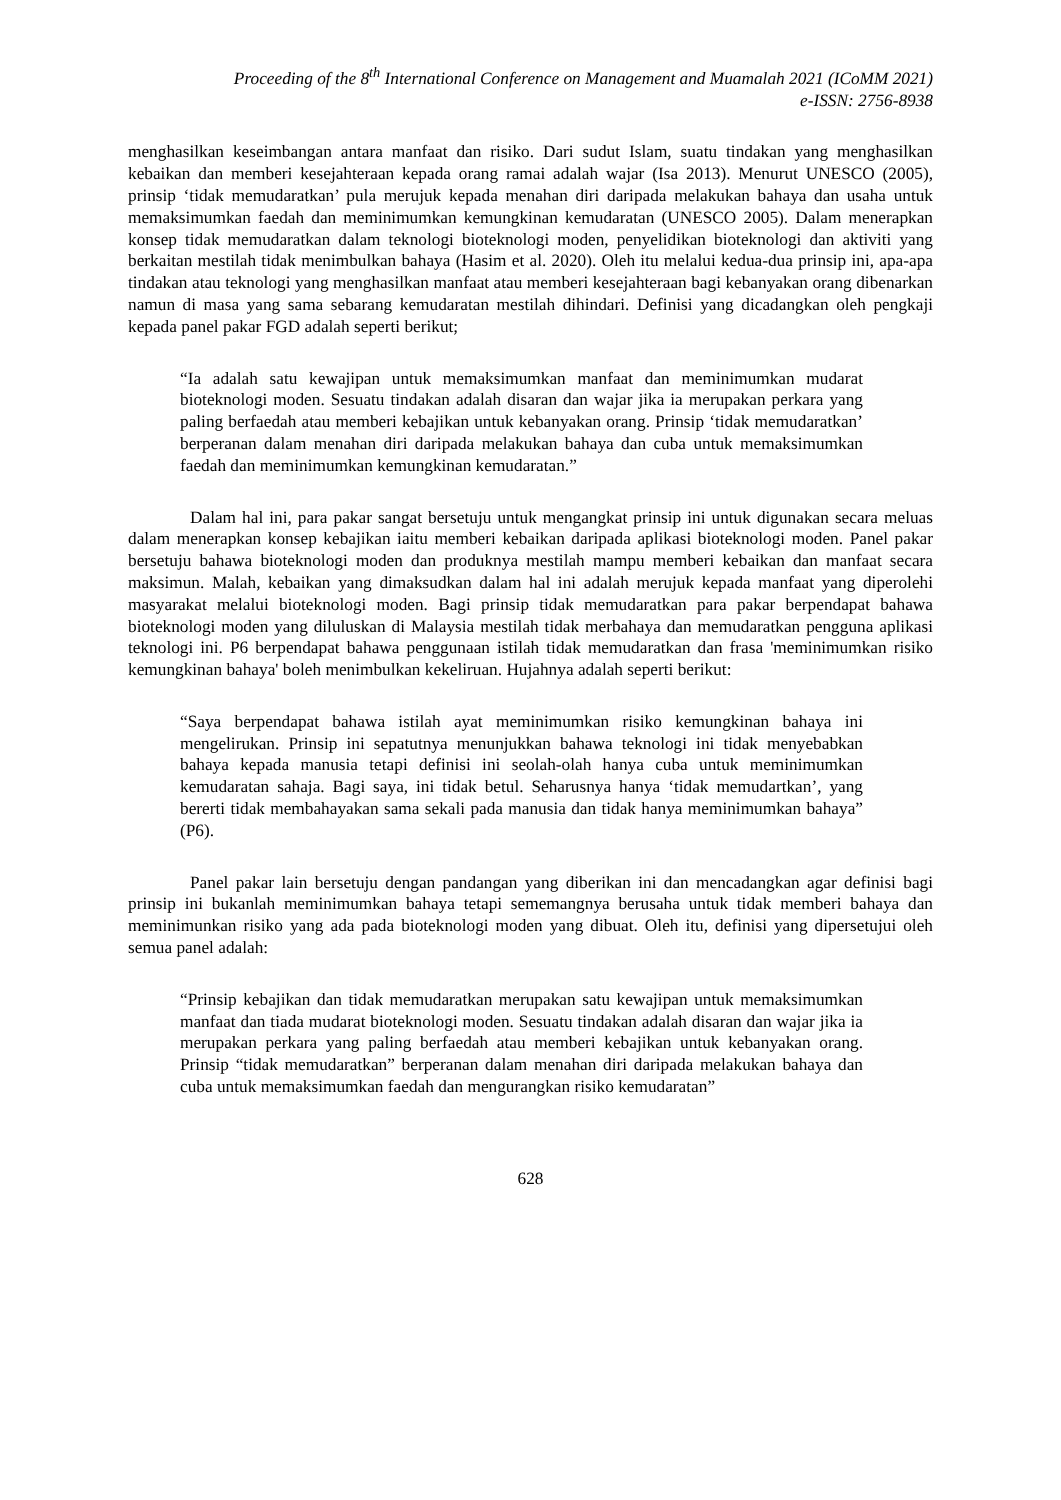Proceeding of the 8<sup>th</sup> International Conference on Management and Muamalah 2021 (ICoMM 2021)
e-ISSN: 2756-8938
menghasilkan keseimbangan antara manfaat dan risiko. Dari sudut Islam, suatu tindakan yang menghasilkan kebaikan dan memberi kesejahteraan kepada orang ramai adalah wajar (Isa 2013). Menurut UNESCO (2005), prinsip ‘tidak memudaratkan’ pula merujuk kepada menahan diri daripada melakukan bahaya dan usaha untuk memaksimumkan faedah dan meminimumkan kemungkinan kemudaratan (UNESCO 2005). Dalam menerapkan konsep tidak memudaratkan dalam teknologi bioteknologi moden, penyelidikan bioteknologi dan aktiviti yang berkaitan mestilah tidak menimbulkan bahaya (Hasim et al. 2020). Oleh itu melalui kedua-dua prinsip ini, apa-apa tindakan atau teknologi yang menghasilkan manfaat atau memberi kesejahteraan bagi kebanyakan orang dibenarkan namun di masa yang sama sebarang kemudaratan mestilah dihindari. Definisi yang dicadangkan oleh pengkaji kepada panel pakar FGD adalah seperti berikut;
“Ia adalah satu kewajipan untuk memaksimumkan manfaat dan meminimumkan mudarat bioteknologi moden. Sesuatu tindakan adalah disaran dan wajar jika ia merupakan perkara yang paling berfaedah atau memberi kebajikan untuk kebanyakan orang. Prinsip ‘tidak memudaratkan’ berperanan dalam menahan diri daripada melakukan bahaya dan cuba untuk memaksimumkan faedah dan meminimumkan kemungkinan kemudaratan.”
Dalam hal ini, para pakar sangat bersetuju untuk mengangkat prinsip ini untuk digunakan secara meluas dalam menerapkan konsep kebajikan iaitu memberi kebaikan daripada aplikasi bioteknologi moden. Panel pakar bersetuju bahawa bioteknologi moden dan produknya mestilah mampu memberi kebaikan dan manfaat secara maksimun. Malah, kebaikan yang dimaksudkan dalam hal ini adalah merujuk kepada manfaat yang diperolehi masyarakat melalui bioteknologi moden. Bagi prinsip tidak memudaratkan para pakar berpendapat bahawa bioteknologi moden yang diluluskan di Malaysia mestilah tidak merbahaya dan memudaratkan pengguna aplikasi teknologi ini. P6 berpendapat bahawa penggunaan istilah tidak memudaratkan dan frasa 'meminimumkan risiko kemungkinan bahaya' boleh menimbulkan kekeliruan. Hujahnya adalah seperti berikut:
“Saya berpendapat bahawa istilah ayat meminimumkan risiko kemungkinan bahaya ini mengelirukan. Prinsip ini sepatutnya menunjukkan bahawa teknologi ini tidak menyebabkan bahaya kepada manusia tetapi definisi ini seolah-olah hanya cuba untuk meminimumkan kemudaratan sahaja. Bagi saya, ini tidak betul. Seharusnya hanya ‘tidak memudartkan’, yang bererti tidak membahayakan sama sekali pada manusia dan tidak hanya meminimumkan bahaya” (P6).
Panel pakar lain bersetuju dengan pandangan yang diberikan ini dan mencadangkan agar definisi bagi prinsip ini bukanlah meminimumkan bahaya tetapi sememangnya berusaha untuk tidak memberi bahaya dan meminimunkan risiko yang ada pada bioteknologi moden yang dibuat. Oleh itu, definisi yang dipersetujui oleh semua panel adalah:
“Prinsip kebajikan dan tidak memudaratkan merupakan satu kewajipan untuk memaksimumkan manfaat dan tiada mudarat bioteknologi moden. Sesuatu tindakan adalah disaran dan wajar jika ia merupakan perkara yang paling berfaedah atau memberi kebajikan untuk kebanyakan orang. Prinsip “tidak memudaratkan” berperanan dalam menahan diri daripada melakukan bahaya dan cuba untuk memaksimumkan faedah dan mengurangkan risiko kemudaratan”
628